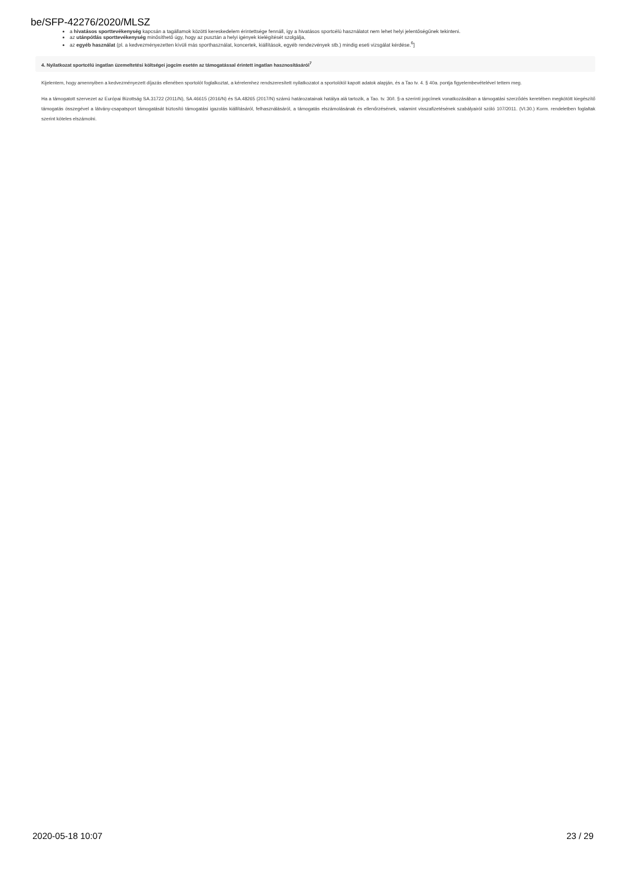be/SFP-42276/2020/MLSZ
a hivatásos sporttevékenység kapcsán a tagállamok közötti kereskedelem érintettsége fennáll, így a hivatásos sportcélú használatot nem lehet helyi jelentőségűnek tekinteni.
az utánpótlás sporttevékenység minősíthető úgy, hogy az pusztán a helyi igények kielégítését szolgálja,
az egyéb használat (pl. a kedvezményezetten kívüli más sporthasználat, koncertek, kiállítások, egyéb rendezvények stb.) mindig eseti vizsgálat kérdése.<sup>6</sup>]
4. Nyilatkozat sportcélú ingatlan üzemeltetési költségei jogcím esetén az támogatással érintett ingatlan hasznosításáról<sup>7</sup>
Kijelentem, hogy amennyiben a kedvezményezett díjazás ellenében sportolót foglalkoztat, a kérelemhez rendszeresített nyilatkozatot a sportolótól kapott adatok alapján, és a Tao tv. 4. § 40a. pontja figyelembevételével tettem meg.
Ha a támogatott szervezet az Európai Bizottság SA.31722 (2011/N), SA.46615 (2016/N) és SA.48265 (2017/N) számú határozatainak hatálya alá tartozik, a Tao. tv. 30/I. §-a szerinti jogcímek vonatkozásában a támogatási szerződés keretében megkötött kiegészítő támogatás összegével a látvány-csapatsport támogatását biztosító támogatási igazolás kiállításáról, felhasználásáról, a támogatás elszámolásának és ellenőrzésének, valamint visszafizetésének szabályairól szóló 107/2011. (VI.30.) Korm. rendeletben foglaltak szerint köteles elszámolni.
2020-05-18 10:07 23 / 29